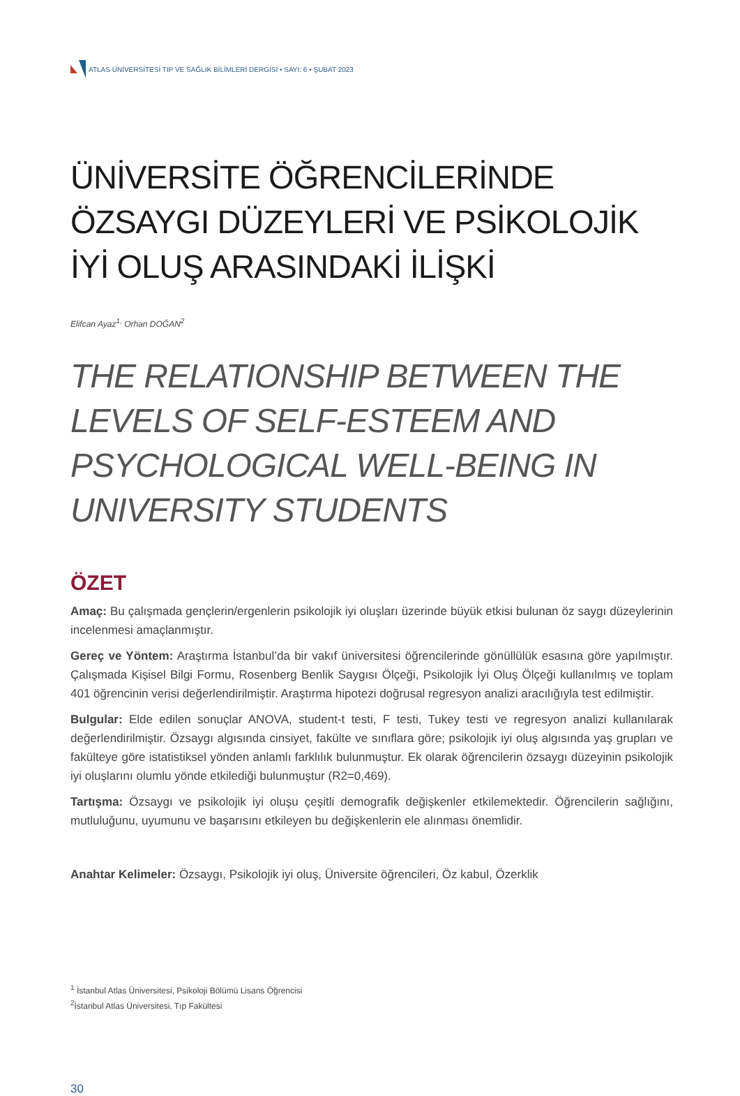ATLAS ÜNİVERSİTESİ TIP VE SAĞLIK BİLİMLERİ DERGİSİ • SAYI: 6 • ŞUBAT 2023
ÜNİVERSİTE ÖĞRENCİLERİNDE ÖZSAYGI DÜZEYLERİ VE PSİKOLOJİK İYİ OLUŞ ARASINDAKİ İLİŞKİ
Elifcan Ayaz<sup>1,</sup> Orhan DOĞAN<sup>2</sup>
THE RELATIONSHIP BETWEEN THE LEVELS OF SELF-ESTEEM AND PSYCHOLOGICAL WELL-BEING IN UNIVERSITY STUDENTS
ÖZET
Amaç: Bu çalışmada gençlerin/ergenlerin psikolojik iyi oluşları üzerinde büyük etkisi bulunan öz saygı düzeylerinin incelenmesi amaçlanmıştır.
Gereç ve Yöntem: Araştırma İstanbul’da bir vakıf üniversitesi öğrencilerinde gönüllülük esasına göre yapılmıştır. Çalışmada Kişisel Bilgi Formu, Rosenberg Benlik Saygısı Ölçeği, Psikolojik İyi Oluş Ölçeği kullanılmış ve toplam 401 öğrencinin verisi değerlendirilmiştir. Araştırma hipotezi doğrusal regresyon analizi aracılığıyla test edilmiştir.
Bulgular: Elde edilen sonuçlar ANOVA, student-t testi, F testi, Tukey testi ve regresyon analizi kullanılarak değerlendirilmiştir. Özsaygı algısında cinsiyet, fakülte ve sınıflara göre; psikolojik iyi oluş algısında yaş grupları ve fakülteye göre istatistiksel yönden anlamlı farklılık bulunmuştur. Ek olarak öğrencilerin özsaygı düzeyinin psikolojik iyi oluşlarını olumlu yönde etkilediği bulunmuştur (R2=0,469).
Tartışma: Özsaygı ve psikolojik iyi oluşu çeşitli demografik değişkenler etkilemektedir. Öğrencilerin sağlığını, mutluluğunu, uyumunu ve başarısını etkileyen bu değişkenlerin ele alınması önemlidir.
Anahtar Kelimeler: Özsaygı, Psikolojik iyi oluş, Üniversite öğrencileri, Öz kabul, Özerklik
<sup>1</sup> İstanbul Atlas Üniversitesi, Psikoloji Bölümü Lisans Öğrencisi
<sup>2</sup> İstanbul Atlas Üniversitesi, Tıp Fakültesi
30